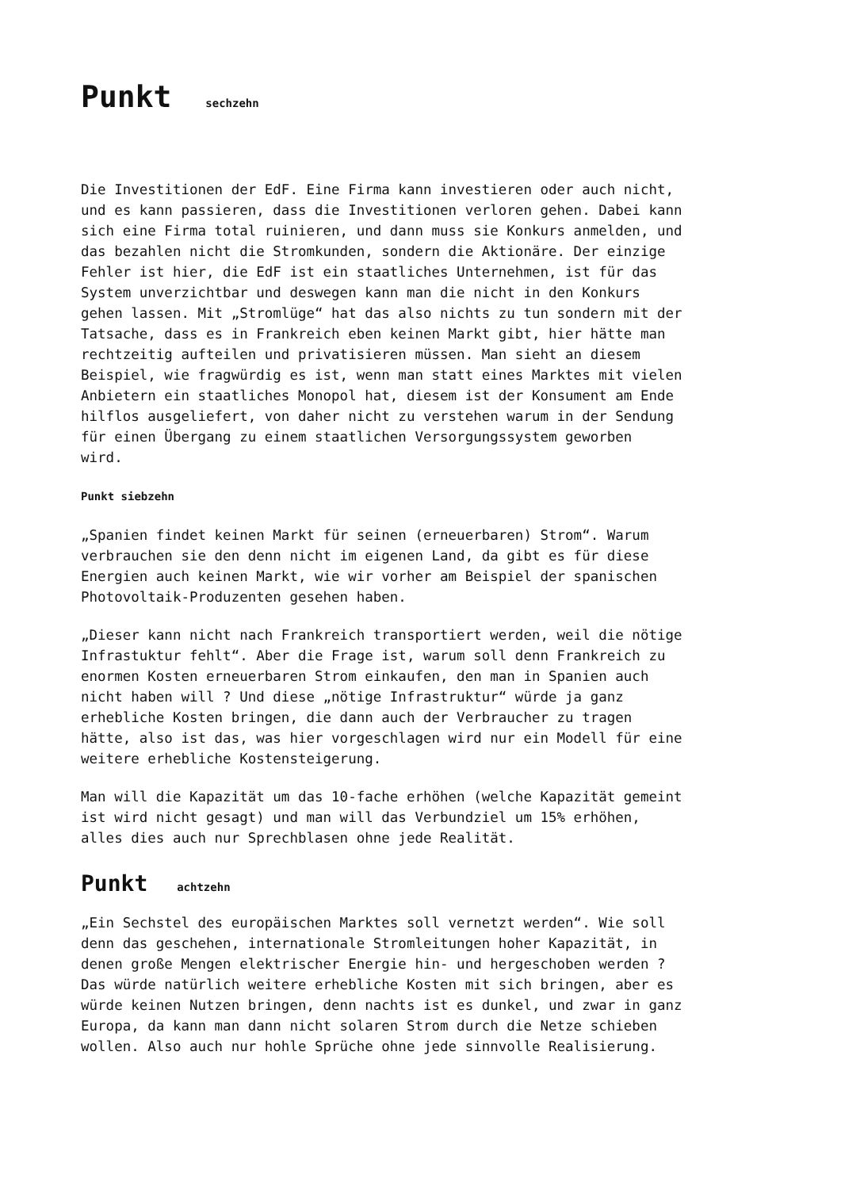Punkt sechzehn
Die Investitionen der EdF. Eine Firma kann investieren oder auch nicht, und es kann passieren, dass die Investitionen verloren gehen. Dabei kann sich eine Firma total ruinieren, und dann muss sie Konkurs anmelden, und das bezahlen nicht die Stromkunden, sondern die Aktionäre. Der einzige Fehler ist hier, die EdF ist ein staatliches Unternehmen, ist für das System unverzichtbar und deswegen kann man die nicht in den Konkurs gehen lassen. Mit „Stromlüge“ hat das also nichts zu tun sondern mit der Tatsache, dass es in Frankreich eben keinen Markt gibt, hier hätte man rechtzeitig aufteilen und privatisieren müssen. Man sieht an diesem Beispiel, wie fragwürdig es ist, wenn man statt eines Marktes mit vielen Anbietern ein staatliches Monopol hat, diesem ist der Konsument am Ende hilflos ausgeliefert, von daher nicht zu verstehen warum in der Sendung für einen Übergang zu einem staatlichen Versorgungssystem geworben wird.
Punkt siebzehn
„Spanien findet keinen Markt für seinen (erneuerbaren) Strom“. Warum verbrauchen sie den denn nicht im eigenen Land, da gibt es für diese Energien auch keinen Markt, wie wir vorher am Beispiel der spanischen Photovoltaik-Produzenten gesehen haben.
„Dieser kann nicht nach Frankreich transportiert werden, weil die nötige Infrastuktur fehlt“. Aber die Frage ist, warum soll denn Frankreich zu enormen Kosten erneuerbaren Strom einkaufen, den man in Spanien auch nicht haben will ? Und diese „nötige Infrastruktur“ würde ja ganz erhebliche Kosten bringen, die dann auch der Verbraucher zu tragen hätte, also ist das, was hier vorgeschlagen wird nur ein Modell für eine weitere erhebliche Kostensteigerung.
Man will die Kapazität um das 10-fache erhöhen (welche Kapazität gemeint ist wird nicht gesagt) und man will das Verbundziel um 15% erhöhen, alles dies auch nur Sprechblasen ohne jede Realität.
Punkt achtzehn
„Ein Sechstel des europäischen Marktes soll vernetzt werden“. Wie soll denn das geschehen, internationale Stromleitungen hoher Kapazität, in denen große Mengen elektrischer Energie hin- und hergeschoben werden ? Das würde natürlich weitere erhebliche Kosten mit sich bringen, aber es würde keinen Nutzen bringen, denn nachts ist es dunkel, und zwar in ganz Europa, da kann man dann nicht solaren Strom durch die Netze schieben wollen. Also auch nur hohle Sprüche ohne jede sinnvolle Realisierung.